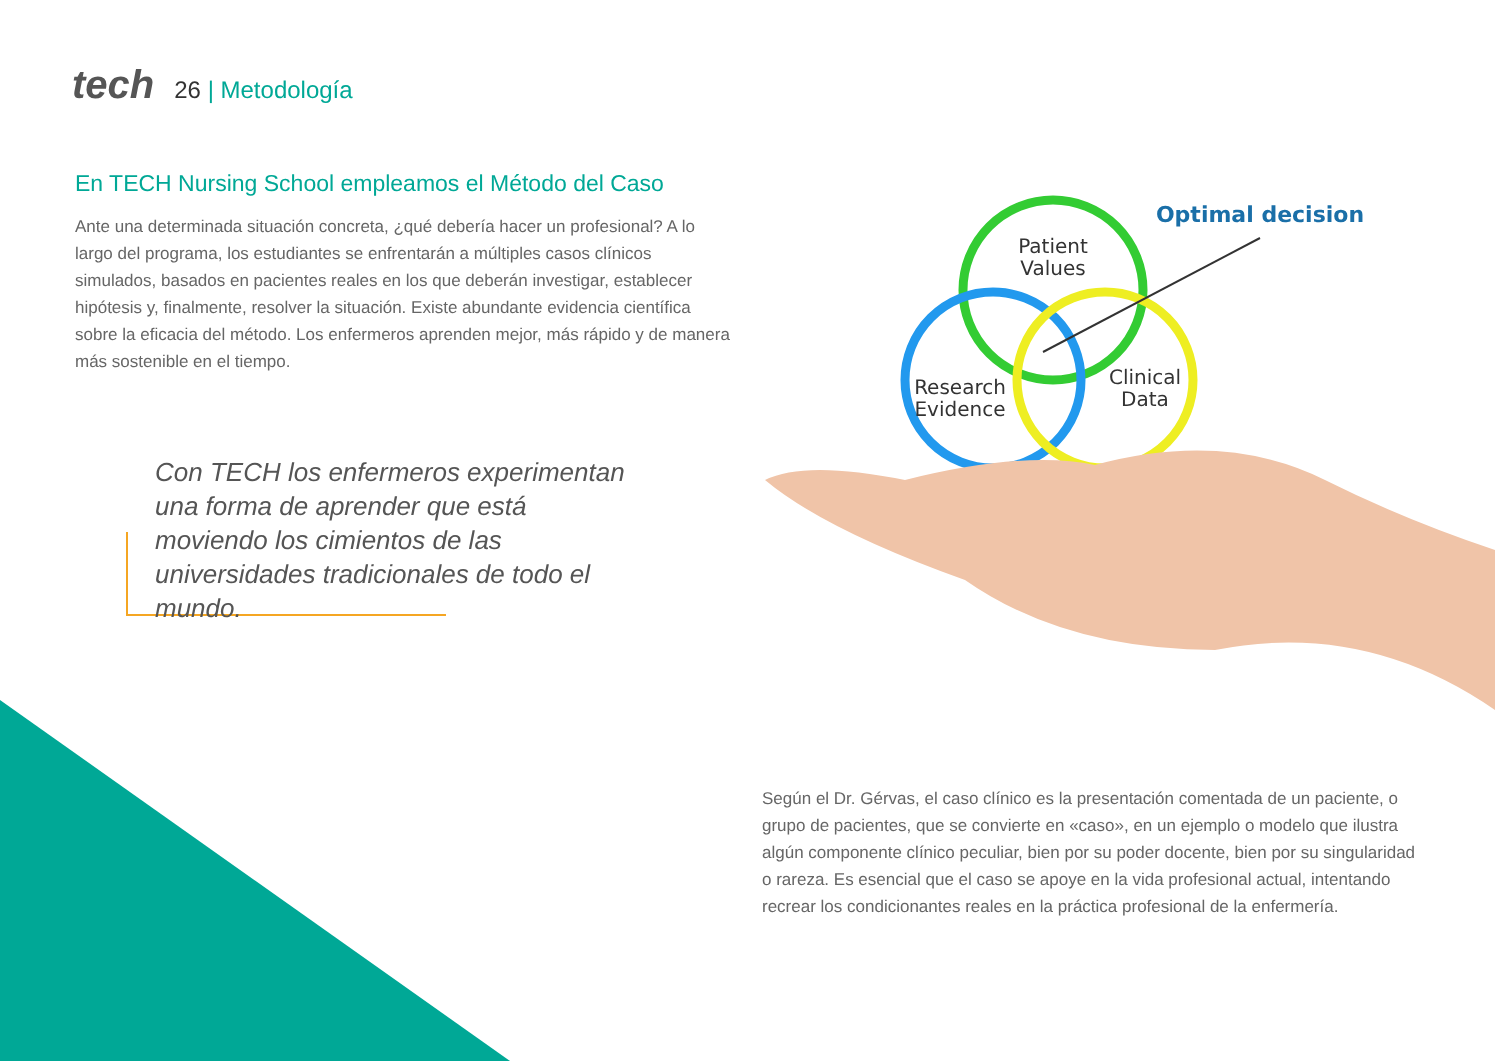tech 26 | Metodología
En TECH Nursing School empleamos el Método del Caso
Ante una determinada situación concreta, ¿qué debería hacer un profesional? A lo largo del programa, los estudiantes se enfrentarán a múltiples casos clínicos simulados, basados en pacientes reales en los que deberán investigar, establecer hipótesis y, finalmente, resolver la situación. Existe abundante evidencia científica sobre la eficacia del método. Los enfermeros aprenden mejor, más rápido y de manera más sostenible en el tiempo.
Con TECH los enfermeros experimentan una forma de aprender que está moviendo los cimientos de las universidades tradicionales de todo el mundo.
Patient
Values
Research
Evidence
Clinical
Data
Optimal decision
Según el Dr. Gérvas, el caso clínico es la presentación comentada de un paciente, o grupo de pacientes, que se convierte en «caso», en un ejemplo o modelo que ilustra algún componente clínico peculiar, bien por su poder docente, bien por su singularidad o rareza. Es esencial que el caso se apoye en la vida profesional actual, intentando recrear los condicionantes reales en la práctica profesional de la enfermería.